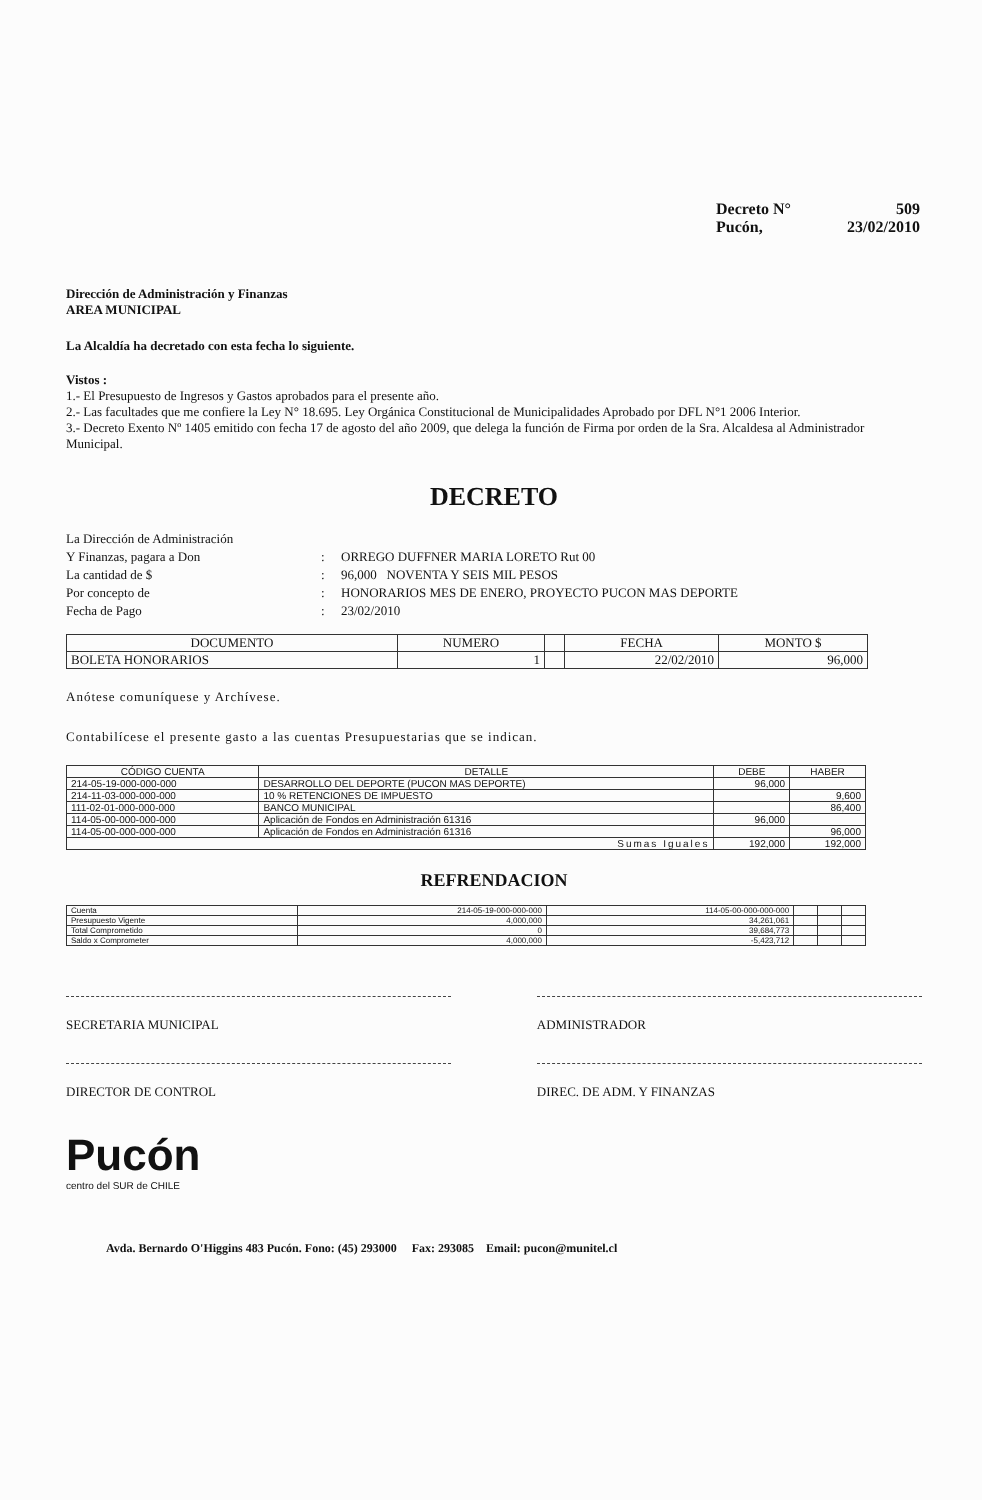Decreto N° 509
Pucón, 23/02/2010
Dirección de Administración y Finanzas
AREA MUNICIPAL
La Alcaldía ha decretado con esta fecha lo siguiente.
Vistos :
1.- El Presupuesto de Ingresos y Gastos aprobados para el presente año.
2.- Las facultades que me confiere la Ley N° 18.695. Ley Orgánica Constitucional de Municipalidades Aprobado por DFL N°1 2006 Interior.
3.- Decreto Exento Nº 1405 emitido con fecha 17 de agosto del año 2009, que delega la función de Firma por orden de la Sra. Alcaldesa al Administrador Municipal.
DECRETO
La Dirección de Administración Y Finanzas, pagara a Don: ORREGO DUFFNER MARIA LORETO Rut 00 La cantidad de $: 96,000 NOVENTA Y SEIS MIL PESOS Por concepto de: HONORARIOS MES DE ENERO, PROYECTO PUCON MAS DEPORTE Fecha de Pago: 23/02/2010
| DOCUMENTO | NUMERO | | FECHA | MONTO $ |
| --- | --- | --- | --- | --- |
| BOLETA HONORARIOS | 1 | | 22/02/2010 | 96,000 |
Anótese comuníquese y Archívese.
Contabilícese el presente gasto a las cuentas Presupuestarias que se indican.
| CÓDIGO CUENTA | DETALLE | DEBE | HABER |
| --- | --- | --- | --- |
| 214-05-19-000-000-000 | DESARROLLO DEL DEPORTE (PUCON MAS DEPORTE) | 96,000 | |
| 214-11-03-000-000-000 | 10 % RETENCIONES DE IMPUESTO | | 9,600 |
| 111-02-01-000-000-000 | BANCO MUNICIPAL | | 86,400 |
| 114-05-00-000-000-000 | Aplicación de Fondos en Administración 61316 | 96,000 | |
| 114-05-00-000-000-000 | Aplicación de Fondos en Administración 61316 | | 96,000 |
| Sumas Iguales | | 192,000 | 192,000 |
REFRENDACION
| Cuenta | 214-05-19-000-000-000 | 114-05-00-000-000-000 | | | |
| Presupuesto Vigente | 4,000,000 | 34,261,061 | | | |
| Total Comprometido | 0 | 39,684,773 | | | |
| Saldo x Comprometer | 4,000,000 | -5,423,712 | | | |
SECRETARIA MUNICIPAL ADMINISTRADOR
DIRECTOR DE CONTROL DIREC. DE ADM. Y FINANZAS
Pucón
centro del SUR de CHILE
Avda. Bernardo O'Higgins 483 Pucón. Fono: (45) 293000 Fax: 293085 Email: pucon@munitel.cl